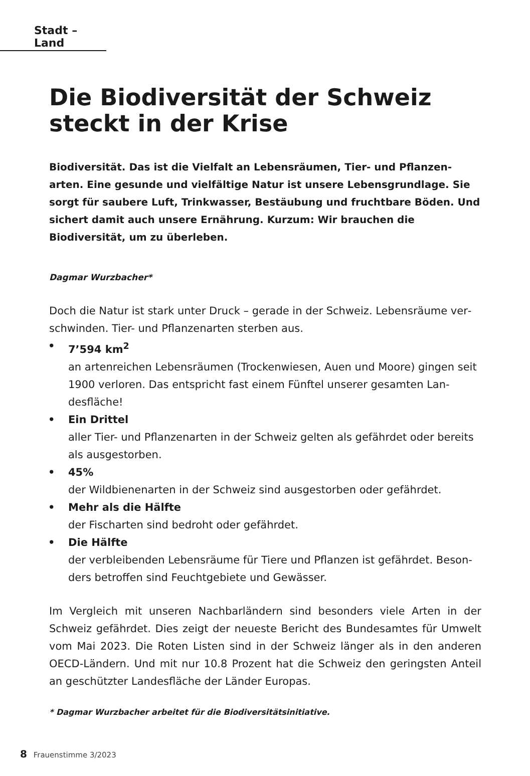Stadt – Land
Die Biodiversität der Schweiz steckt in der Krise
Biodiversität. Das ist die Vielfalt an Lebensräumen, Tier- und Pflanzen­arten. Eine gesunde und vielfältige Natur ist unsere Lebensgrundlage. Sie sorgt für saubere Luft, Trinkwasser, Bestäubung und fruchtbare Böden. Und sichert damit auch unsere Ernährung. Kurzum: Wir brauchen die Biodiversität, um zu überleben.
Dagmar Wurzbacher*
Doch die Natur ist stark unter Druck – gerade in der Schweiz. Lebensräume ver­schwinden. Tier- und Pflanzenarten sterben aus.
7’594 km<sup>2</sup>
an artenreichen Lebensräumen (Trockenwiesen, Auen und Moore) gingen seit 1900 verloren. Das entspricht fast einem Fünftel unserer gesamten Lan­desfläche!
Ein Drittel
aller Tier- und Pflanzenarten in der Schweiz gelten als gefährdet oder bereits als ausgestorben.
45%
der Wildbienenarten in der Schweiz sind ausgestorben oder gefährdet.
Mehr als die Hälfte
der Fischarten sind bedroht oder gefährdet.
Die Hälfte
der verbleibenden Lebensräume für Tiere und Pflanzen ist gefährdet. Beson­ders betroffen sind Feuchtgebiete und Gewässer.
Im Vergleich mit unseren Nachbarländern sind besonders viele Arten in der Schweiz gefährdet. Dies zeigt der neueste Bericht des Bundesamtes für Umwelt vom Mai 2023. Die Roten Listen sind in der Schweiz länger als in den anderen OECD-Ländern. Und mit nur 10.8 Prozent hat die Schweiz den geringsten Anteil an geschützter Landesfläche der Länder Europas.
* Dagmar Wurzbacher arbeitet für die Biodiversitätsinitiative.
8 Frauenstimme 3/2023